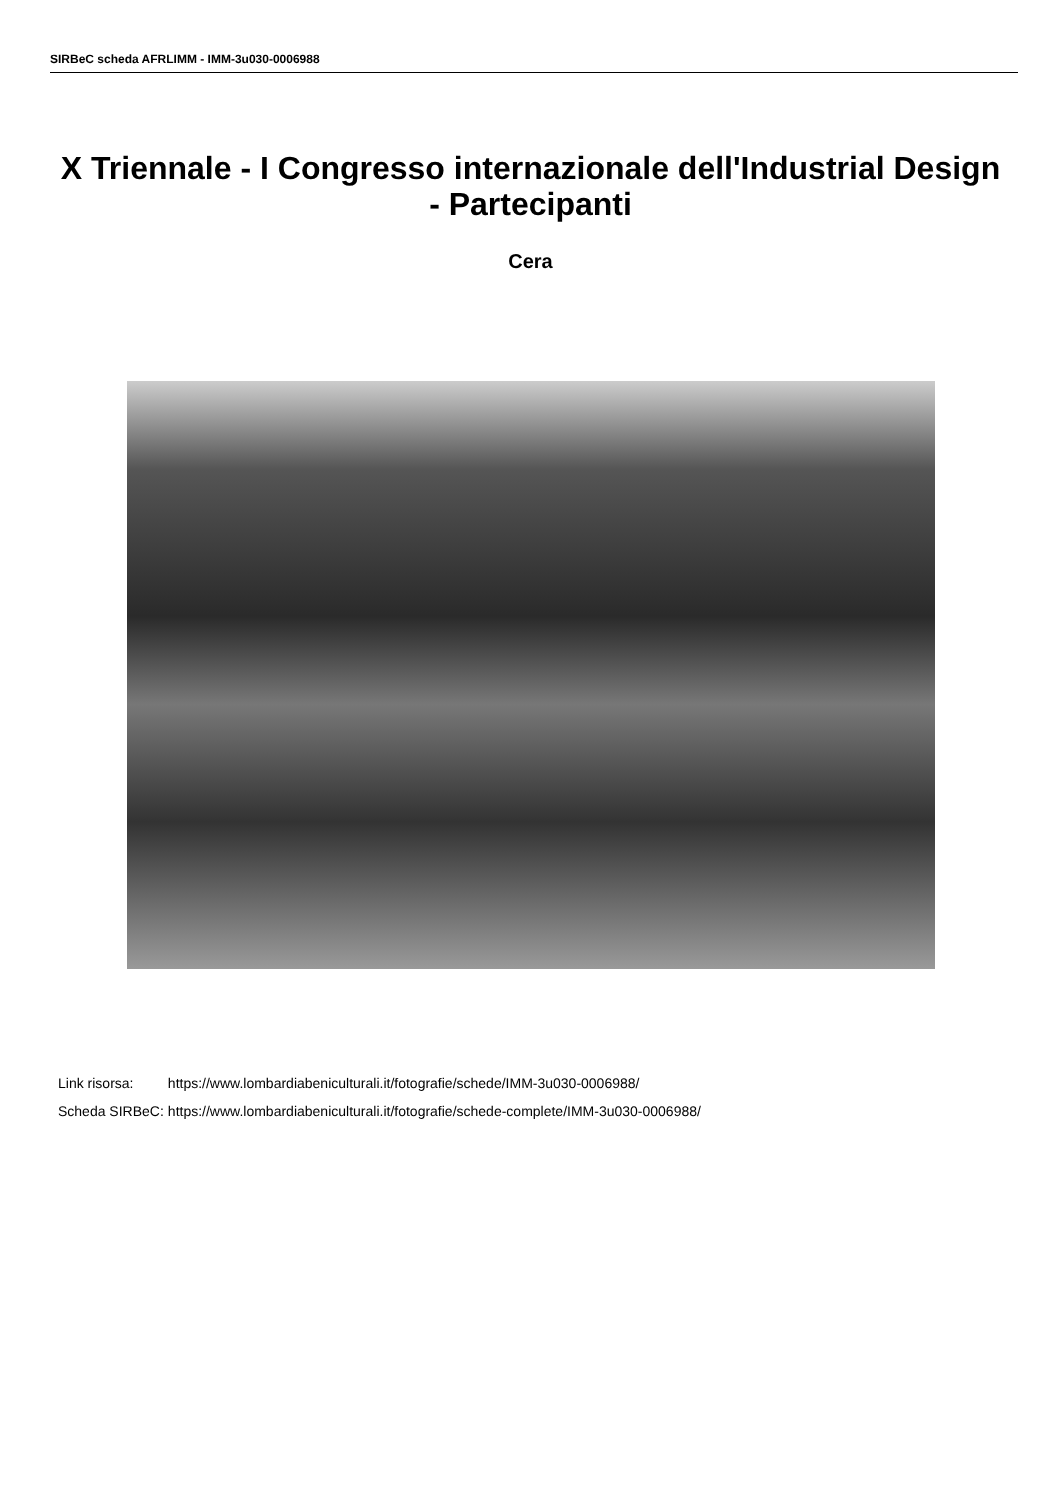SIRBeC scheda AFRLIMM - IMM-3u030-0006988
X Triennale - I Congresso internazionale dell'Industrial Design - Partecipanti
Cera
| Link risorsa: | https://www.lombardiabeniculturali.it/fotografie/schede/IMM-3u030-0006988/ |
| Scheda SIRBeC: | https://www.lombardiabeniculturali.it/fotografie/schede-complete/IMM-3u030-0006988/ |